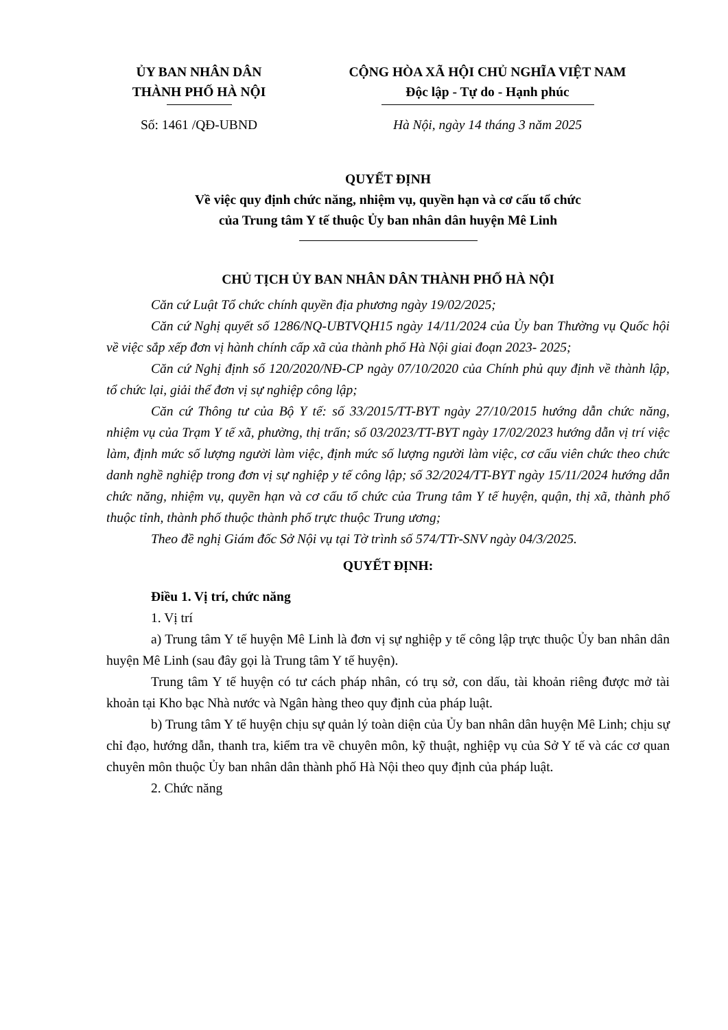ỦY BAN NHÂN DÂN
THÀNH PHỐ HÀ NỘI
Số: 1461 /QĐ-UBND
CỘNG HÒA XÃ HỘI CHỦ NGHĨA VIỆT NAM
Độc lập - Tự do - Hạnh phúc
Hà Nội, ngày 14 tháng 3 năm 2025
QUYẾT ĐỊNH
Về việc quy định chức năng, nhiệm vụ, quyền hạn và cơ cấu tổ chức
của Trung tâm Y tế thuộc Ủy ban nhân dân huyện Mê Linh
CHỦ TỊCH ỦY BAN NHÂN DÂN THÀNH PHỐ HÀ NỘI
Căn cứ Luật Tổ chức chính quyền địa phương ngày 19/02/2025;
Căn cứ Nghị quyết số 1286/NQ-UBTVQH15 ngày 14/11/2024 của Ủy ban Thường vụ Quốc hội về việc sắp xếp đơn vị hành chính cấp xã của thành phố Hà Nội giai đoạn 2023- 2025;
Căn cứ Nghị định số 120/2020/NĐ-CP ngày 07/10/2020 của Chính phủ quy định về thành lập, tổ chức lại, giải thể đơn vị sự nghiệp công lập;
Căn cứ Thông tư của Bộ Y tế: số 33/2015/TT-BYT ngày 27/10/2015 hướng dẫn chức năng, nhiệm vụ của Trạm Y tế xã, phường, thị trấn; số 03/2023/TT-BYT ngày 17/02/2023 hướng dẫn vị trí việc làm, định mức số lượng người làm việc, định mức số lượng người làm việc, cơ cấu viên chức theo chức danh nghề nghiệp trong đơn vị sự nghiệp y tế công lập; số 32/2024/TT-BYT ngày 15/11/2024 hướng dẫn chức năng, nhiệm vụ, quyền hạn và cơ cấu tổ chức của Trung tâm Y tế huyện, quận, thị xã, thành phố thuộc tỉnh, thành phố thuộc thành phố trực thuộc Trung ương;
Theo đề nghị Giám đốc Sở Nội vụ tại Tờ trình số 574/TTr-SNV ngày 04/3/2025.
QUYẾT ĐỊNH:
Điều 1. Vị trí, chức năng
1. Vị trí
a) Trung tâm Y tế huyện Mê Linh là đơn vị sự nghiệp y tế công lập trực thuộc Ủy ban nhân dân huyện Mê Linh (sau đây gọi là Trung tâm Y tế huyện).
Trung tâm Y tế huyện có tư cách pháp nhân, có trụ sở, con dấu, tài khoản riêng được mở tài khoản tại Kho bạc Nhà nước và Ngân hàng theo quy định của pháp luật.
b) Trung tâm Y tế huyện chịu sự quản lý toàn diện của Ủy ban nhân dân huyện Mê Linh; chịu sự chỉ đạo, hướng dẫn, thanh tra, kiểm tra về chuyên môn, kỹ thuật, nghiệp vụ của Sở Y tế và các cơ quan chuyên môn thuộc Ủy ban nhân dân thành phố Hà Nội theo quy định của pháp luật.
2. Chức năng